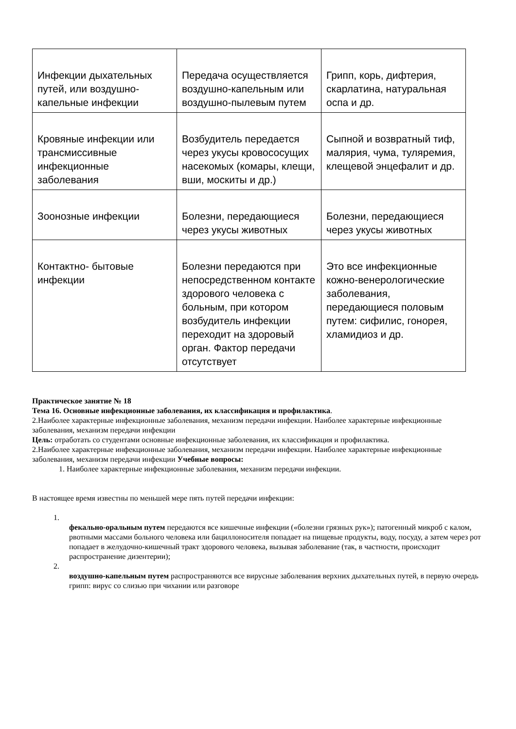| Инфекции дыхательных путей, или воздушно-капельные инфекции | Передача осуществляется воздушно-капельным или воздушно-пылевым путем | Грипп, корь, дифтерия, скарлатина, натуральная оспа и др. |
| Кровяные инфекции или трансмиссивные инфекционные заболевания | Возбудитель передается через укусы кровососущих насекомых (комары, клещи, вши, москиты и др.) | Сыпной и возвратный тиф, малярия, чума, туляремия, клещевой энцефалит и др. |
| Зоонозные инфекции | Болезни, передающиеся через укусы животных | Болезни, передающиеся через укусы животных |
| Контактно- бытовые инфекции | Болезни передаются при непосредственном контакте здорового человека с больным, при котором возбудитель инфекции переходит на здоровый орган. Фактор передачи отсутствует | Это все инфекционные кожно-венерологические заболевания, передающиеся половым путем: сифилис, гонорея, хламидиоз и др. |
Практическое занятие № 18
Тема 16. Основные инфекционные заболевания, их классификация и профилактика.
2.Наиболее характерные инфекционные заболевания, механизм передачи инфекции. Наиболее характерные инфекционные заболевания, механизм передачи инфекции
Цель: отработать со студентами основные инфекционные заболевания, их классификация и профилактика.
2.Наиболее характерные инфекционные заболевания, механизм передачи инфекции. Наиболее характерные инфекционные заболевания, механизм передачи инфекции Учебные вопросы:
1. Наиболее характерные инфекционные заболевания, механизм передачи инфекции.
В настоящее время известны по меньшей мере пять путей передачи инфекции:
1.
фекально-оральным путем передаются все кишечные инфекции («болезни грязных рук»); патогенный микроб с калом, рвотными массами больного человека или бациллоносителя попадает на пищевые продукты, воду, посуду, а затем через рот попадает в желудочно-кишечный тракт здорового человека, вызывая заболевание (так, в частности, происходит распространение дизентерии);
2.
воздушно-капельным путем распространяются все вирусные заболевания верхних дыхательных путей, в первую очередь грипп: вирус со слизью при чихании или разговоре